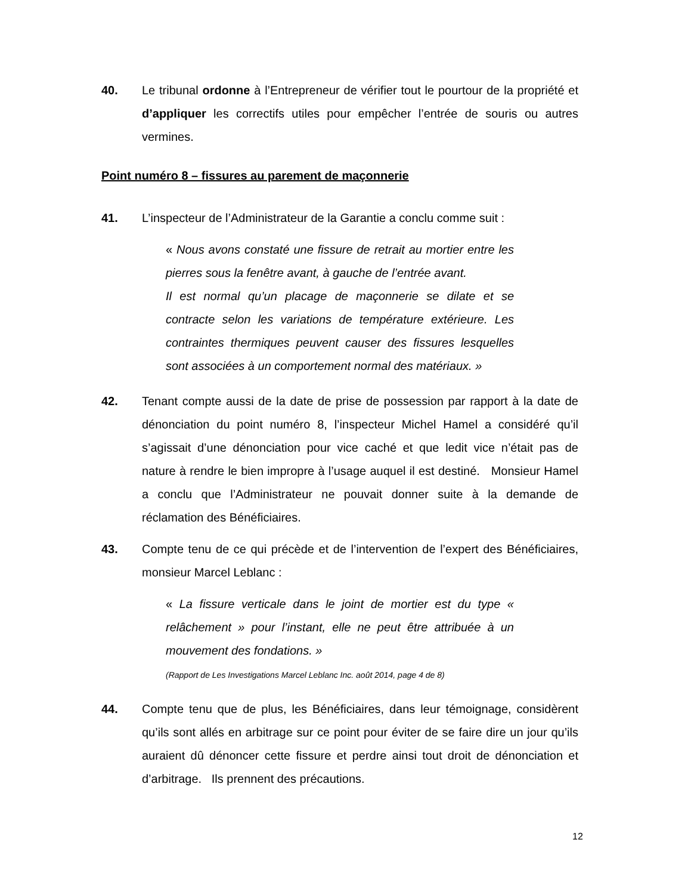40. Le tribunal ordonne à l’Entrepreneur de vérifier tout le pourtour de la propriété et d’appliquer les correctifs utiles pour empêcher l’entrée de souris ou autres vermines.
Point numéro 8 – fissures au parement de maçonnerie
41. L’inspecteur de l’Administrateur de la Garantie a conclu comme suit :
« Nous avons constaté une fissure de retrait au mortier entre les pierres sous la fenêtre avant, à gauche de l’entrée avant.
Il est normal qu’un placage de maçonnerie se dilate et se contracte selon les variations de température extérieure. Les contraintes thermiques peuvent causer des fissures lesquelles sont associées à un comportement normal des matériaux. »
42. Tenant compte aussi de la date de prise de possession par rapport à la date de dénonciation du point numéro 8, l’inspecteur Michel Hamel a considéré qu’il s’agissait d’une dénonciation pour vice caché et que ledit vice n’était pas de nature à rendre le bien impropre à l’usage auquel il est destiné. Monsieur Hamel a conclu que l’Administrateur ne pouvait donner suite à la demande de réclamation des Bénéficiaires.
43. Compte tenu de ce qui précède et de l’intervention de l’expert des Bénéficiaires, monsieur Marcel Leblanc :
« La fissure verticale dans le joint de mortier est du type « relâchement » pour l’instant, elle ne peut être attribuée à un mouvement des fondations. »
(Rapport de Les Investigations Marcel Leblanc Inc. août 2014, page 4 de 8)
44. Compte tenu que de plus, les Bénéficiaires, dans leur témoignage, considèrent qu’ils sont allés en arbitrage sur ce point pour éviter de se faire dire un jour qu’ils auraient dû dénoncer cette fissure et perdre ainsi tout droit de dénonciation et d’arbitrage. Ils prennent des précautions.
12